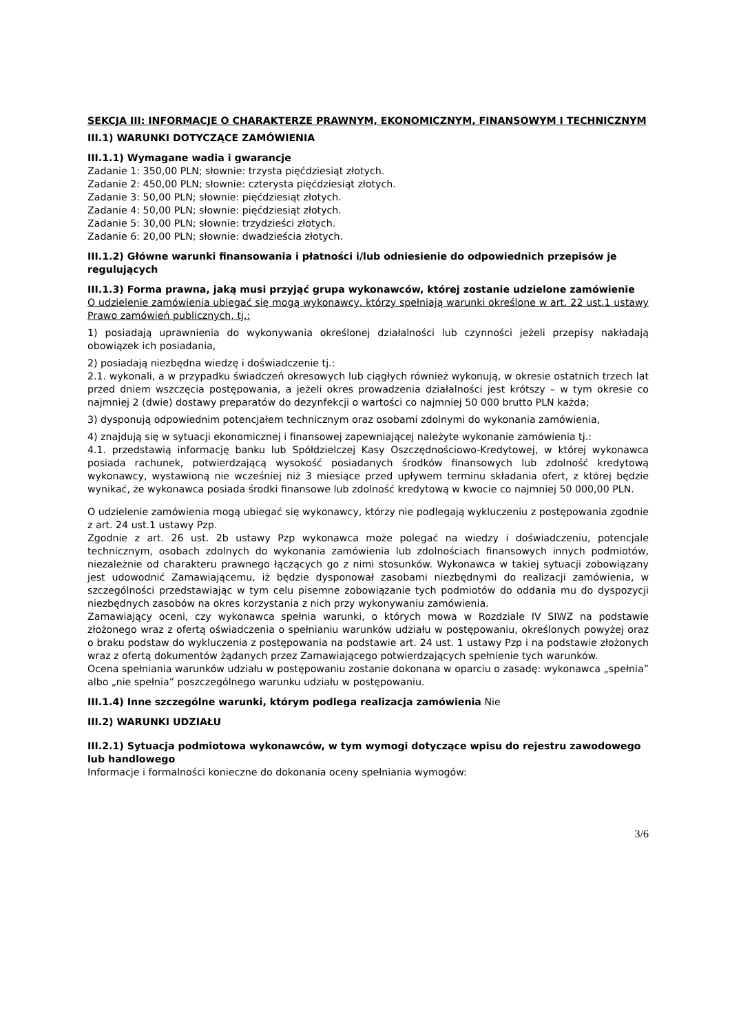SEKCJA III: INFORMACJE O CHARAKTERZE PRAWNYM, EKONOMICZNYM, FINANSOWYM I TECHNICZNYM
III.1) WARUNKI DOTYCZĄCE ZAMÓWIENIA
III.1.1) Wymagane wadia i gwarancje
Zadanie 1: 350,00 PLN; słownie: trzysta pięćdziesiąt złotych.
Zadanie 2: 450,00 PLN; słownie: czterysta pięćdziesiąt złotych.
Zadanie 3: 50,00 PLN; słownie: pięćdziesiąt złotych.
Zadanie 4: 50,00 PLN; słownie: pięćdziesiąt złotych.
Zadanie 5: 30,00 PLN; słownie: trzydzieści złotych.
Zadanie 6: 20,00 PLN; słownie: dwadzieścia złotych.
III.1.2) Główne warunki finansowania i płatności i/lub odniesienie do odpowiednich przepisów je regulujących
III.1.3) Forma prawna, jaką musi przyjąć grupa wykonawców, której zostanie udzielone zamówienie
O udzielenie zamówienia ubiegać się mogą wykonawcy, którzy spełniają warunki określone w art. 22 ust.1 ustawy Prawo zamówień publicznych, tj.:
1) posiadają uprawnienia do wykonywania określonej działalności lub czynności jeżeli przepisy nakładają obowiązek ich posiadania,
2) posiadają niezbędna wiedzę i doświadczenie tj.:
2.1. wykonali, a w przypadku świadczeń okresowych lub ciągłych również wykonują, w okresie ostatnich trzech lat przed dniem wszczęcia postępowania, a jeżeli okres prowadzenia działalności jest krótszy – w tym okresie co najmniej 2 (dwie) dostawy preparatów do dezynfekcji o wartości co najmniej 50 000 brutto PLN każda;
3) dysponują odpowiednim potencjałem technicznym oraz osobami zdolnymi do wykonania zamówienia,
4) znajdują się w sytuacji ekonomicznej i finansowej zapewniającej należyte wykonanie zamówienia tj.:
4.1. przedstawią informację banku lub Spółdzielczej Kasy Oszczędnościowo-Kredytowej, w której wykonawca posiada rachunek, potwierdzającą wysokość posiadanych środków finansowych lub zdolność kredytową wykonawcy, wystawioną nie wcześniej niż 3 miesiące przed upływem terminu składania ofert, z której będzie wynikać, że wykonawca posiada środki finansowe lub zdolność kredytową w kwocie co najmniej 50 000,00 PLN.
O udzielenie zamówienia mogą ubiegać się wykonawcy, którzy nie podlegają wykluczeniu z postępowania zgodnie z art. 24 ust.1 ustawy Pzp.
Zgodnie z art. 26 ust. 2b ustawy Pzp wykonawca może polegać na wiedzy i doświadczeniu, potencjale technicznym, osobach zdolnych do wykonania zamówienia lub zdolnościach finansowych innych podmiotów, niezależnie od charakteru prawnego łączących go z nimi stosunków. Wykonawca w takiej sytuacji zobowiązany jest udowodnić Zamawiającemu, iż będzie dysponował zasobami niezbędnymi do realizacji zamówienia, w szczególności przedstawiając w tym celu pisemne zobowiązanie tych podmiotów do oddania mu do dyspozycji niezbędnych zasobów na okres korzystania z nich przy wykonywaniu zamówienia.
Zamawiający oceni, czy wykonawca spełnia warunki, o których mowa w Rozdziale IV SIWZ na podstawie złożonego wraz z ofertą oświadczenia o spełnianiu warunków udziału w postępowaniu, określonych powyżej oraz o braku podstaw do wykluczenia z postępowania na podstawie art. 24 ust. 1 ustawy Pzp i na podstawie złożonych wraz z ofertą dokumentów żądanych przez Zamawiającego potwierdzających spełnienie tych warunków.
Ocena spełniania warunków udziału w postępowaniu zostanie dokonana w oparciu o zasadę: wykonawca „spełnia” albo „nie spełnia” poszczególnego warunku udziału w postępowaniu.
III.1.4) Inne szczególne warunki, którym podlega realizacja zamówienia Nie
III.2) WARUNKI UDZIAŁU
III.2.1) Sytuacja podmiotowa wykonawców, w tym wymogi dotyczące wpisu do rejestru zawodowego lub handlowego
Informacje i formalności konieczne do dokonania oceny spełniania wymogów:
3/6